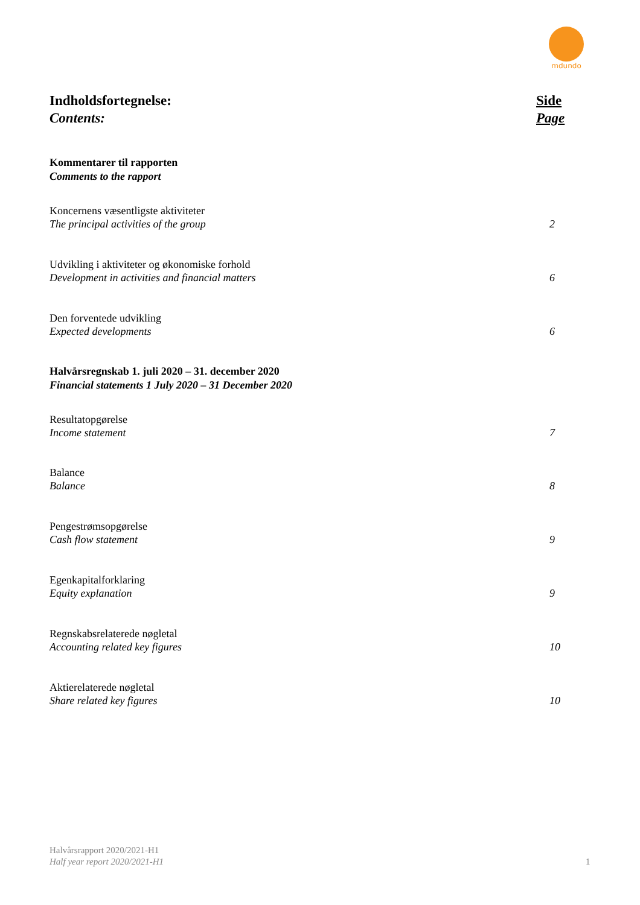mdundo
Indholdsfortegnelse:
Contents:
Side
Page
Kommentarer til rapporten
Comments to the rapport
Koncernens væsentligste aktiviteter
The principal activities of the group
2
Udvikling i aktiviteter og økonomiske forhold
Development in activities and financial matters
6
Den forventede udvikling
Expected developments
6
Halvårsregnskab 1. juli 2020 – 31. december 2020
Financial statements 1 July 2020 – 31 December 2020
Resultatopgørelse
Income statement
7
Balance
Balance
8
Pengestrømsopgørelse
Cash flow statement
9
Egenkapitalforklaring
Equity explanation
9
Regnskabsrelaterede nøgletal
Accounting related key figures
10
Aktierelaterede nøgletal
Share related key figures
10
Halvårsrapport 2020/2021-H1
Half year report 2020/2021-H1
1